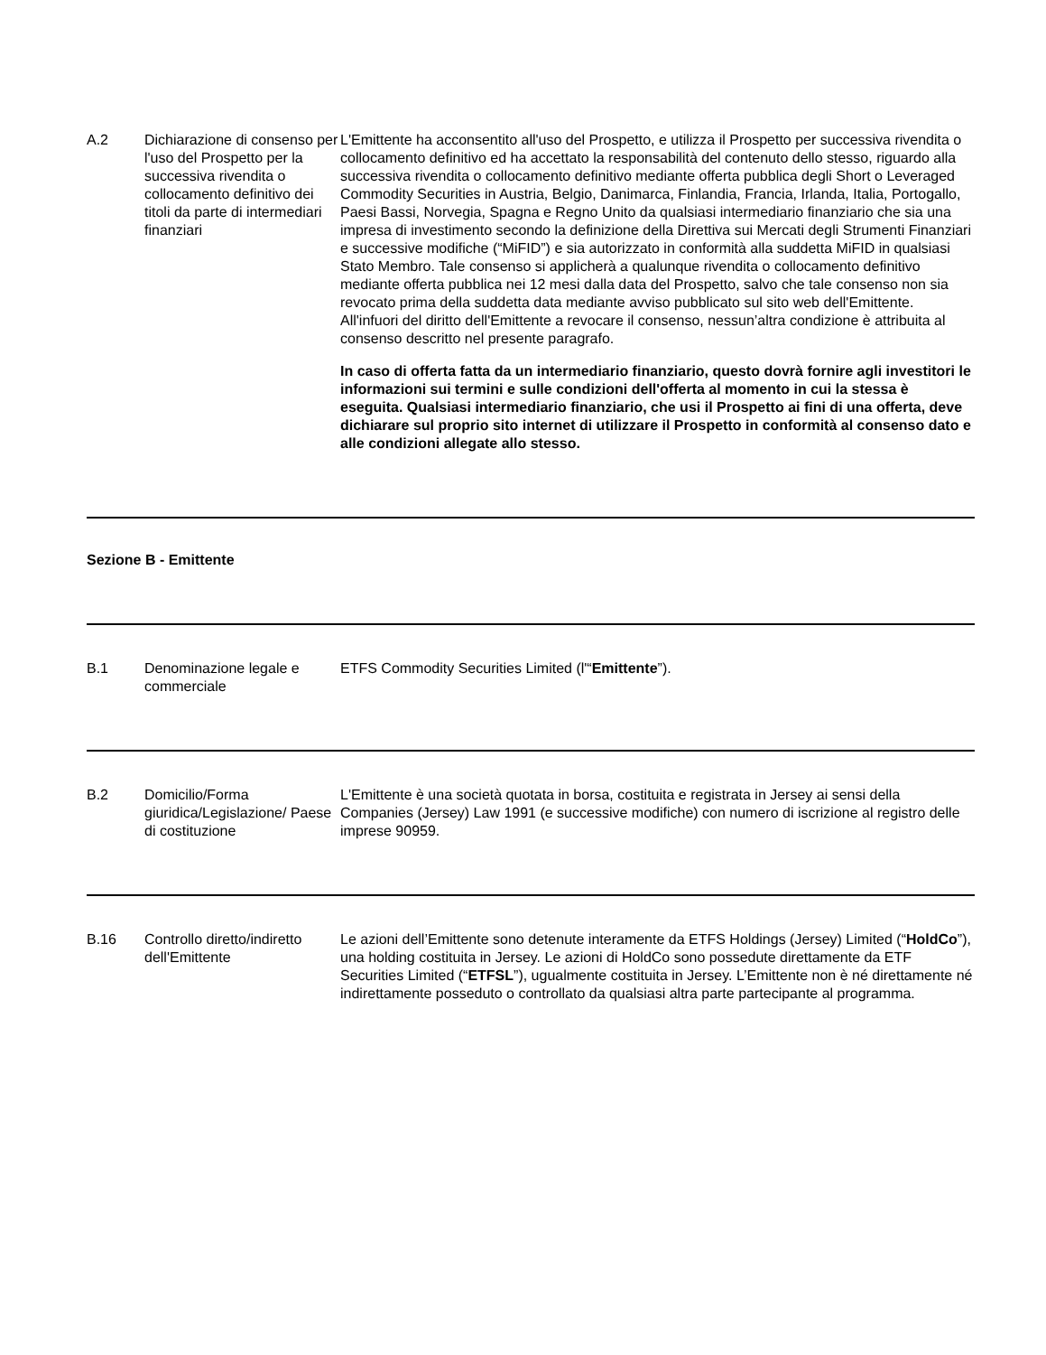| A.2 | Dichiarazione di consenso per l'uso del Prospetto per la successiva rivendita o collocamento definitivo dei titoli da parte di intermediari finanziari | L'Emittente ha acconsentito all'uso del Prospetto, e utilizza il Prospetto per successiva rivendita o collocamento definitivo ed ha accettato la responsabilità del contenuto dello stesso, riguardo alla successiva rivendita o collocamento definitivo mediante offerta pubblica degli Short o Leveraged Commodity Securities in Austria, Belgio, Danimarca, Finlandia, Francia, Irlanda, Italia, Portogallo, Paesi Bassi, Norvegia, Spagna e Regno Unito da qualsiasi intermediario finanziario che sia una impresa di investimento secondo la definizione della Direttiva sui Mercati degli Strumenti Finanziari e successive modifiche (“MiFID”) e sia autorizzato in conformità alla suddetta MiFID in qualsiasi Stato Membro. Tale consenso si applicherà a qualunque rivendita o collocamento definitivo mediante offerta pubblica nei 12 mesi dalla data del Prospetto, salvo che tale consenso non sia revocato prima della suddetta data mediante avviso pubblicato sul sito web dell'Emittente. All'infuori del diritto dell'Emittente a revocare il consenso, nessun’altra condizione è attribuita al consenso descritto nel presente paragrafo. In caso di offerta fatta da un intermediario finanziario, questo dovrà fornire agli investitori le informazioni sui termini e sulle condizioni dell'offerta al momento in cui la stessa è eseguita. Qualsiasi intermediario finanziario, che usi il Prospetto ai fini di una offerta, deve dichiarare sul proprio sito internet di utilizzare il Prospetto in conformità al consenso dato e alle condizioni allegate allo stesso. |
| Sezione B - Emittente | | |
| B.1 | Denominazione legale e commerciale | ETFS Commodity Securities Limited (l'“ Emittente ”). |
| B.2 | Domicilio/Forma giuridica/Legislazione/ Paese di costituzione | L'Emittente è una società quotata in borsa, costituita e registrata in Jersey ai sensi della Companies (Jersey) Law 1991 (e successive modifiche) con numero di iscrizione al registro delle imprese 90959. |
| B.16 | Controllo diretto/indiretto dell'Emittente | Le azioni dell’Emittente sono detenute interamente da ETFS Holdings (Jersey) Limited (“ HoldCo ”), una holding costituita in Jersey. Le azioni di HoldCo sono possedute direttamente da ETF Securities Limited (“ ETFSL ”), ugualmente costituita in Jersey. L’Emittente non è né direttamente né indirettamente posseduto o controllato da qualsiasi altra parte partecipante al programma. |